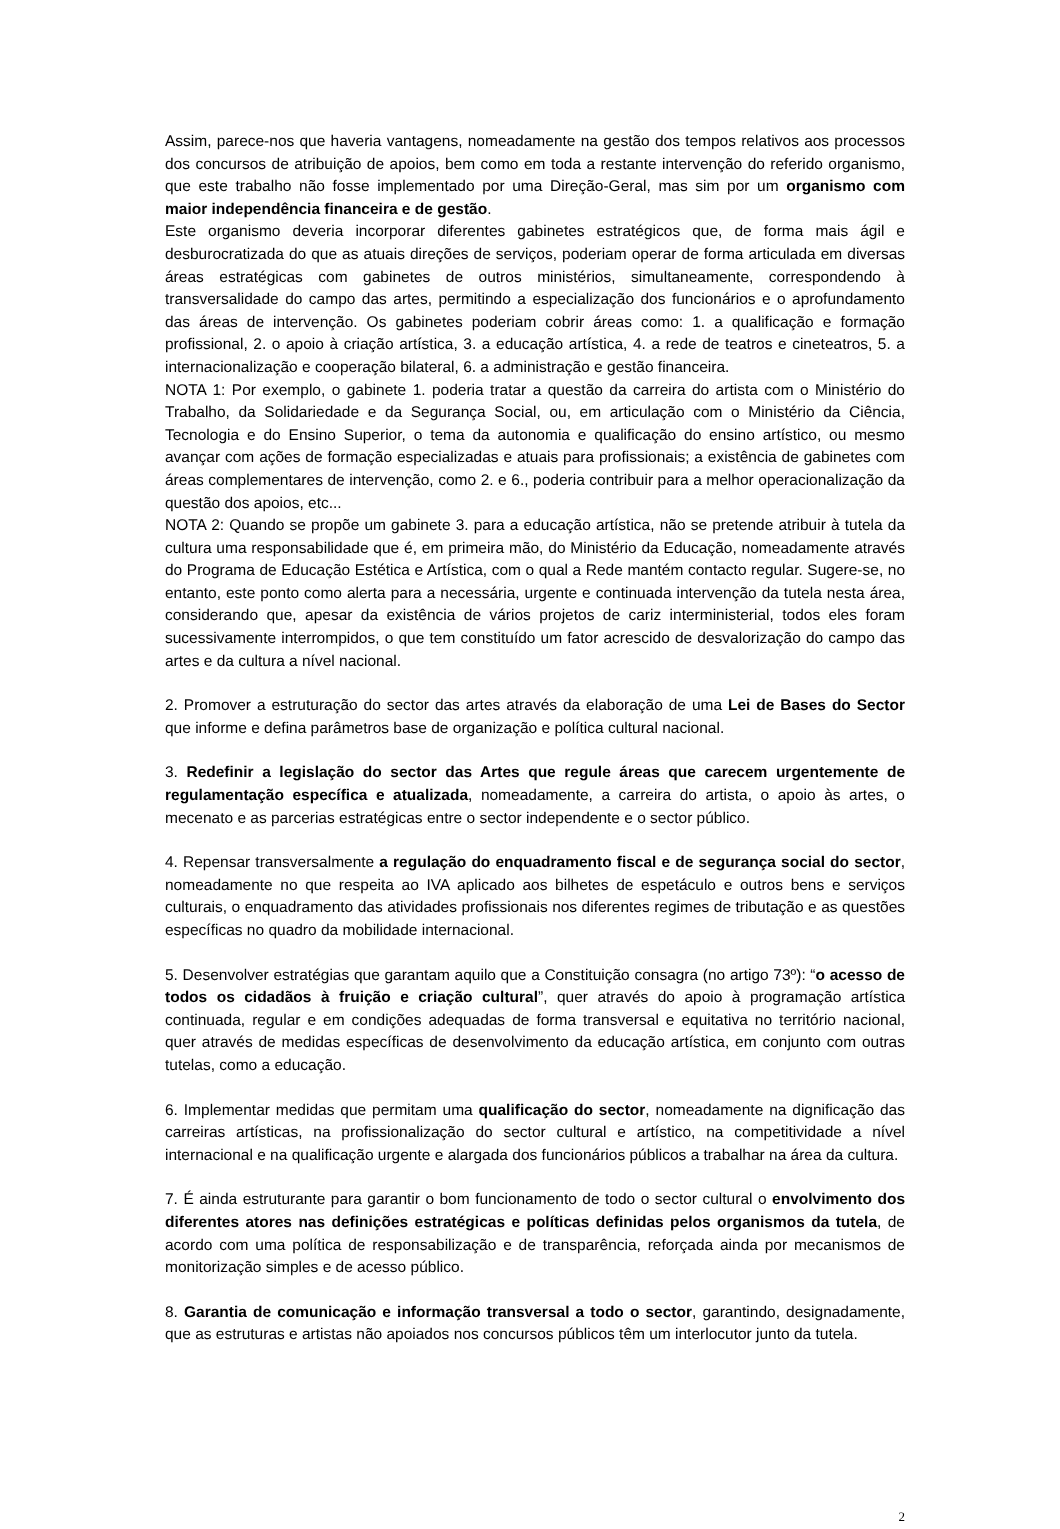Assim, parece-nos que haveria vantagens, nomeadamente na gestão dos tempos relativos aos processos dos concursos de atribuição de apoios, bem como em toda a restante intervenção do referido organismo, que este trabalho não fosse implementado por uma Direção-Geral, mas sim por um organismo com maior independência financeira e de gestão.
Este organismo deveria incorporar diferentes gabinetes estratégicos que, de forma mais ágil e desburocratizada do que as atuais direções de serviços, poderiam operar de forma articulada em diversas áreas estratégicas com gabinetes de outros ministérios, simultaneamente, correspondendo à transversalidade do campo das artes, permitindo a especialização dos funcionários e o aprofundamento das áreas de intervenção. Os gabinetes poderiam cobrir áreas como: 1. a qualificação e formação profissional, 2. o apoio à criação artística, 3. a educação artística, 4. a rede de teatros e cineteatros, 5. a internacionalização e cooperação bilateral, 6. a administração e gestão financeira.
NOTA 1: Por exemplo, o gabinete 1. poderia tratar a questão da carreira do artista com o Ministério do Trabalho, da Solidariedade e da Segurança Social, ou, em articulação com o Ministério da Ciência, Tecnologia e do Ensino Superior, o tema da autonomia e qualificação do ensino artístico, ou mesmo avançar com ações de formação especializadas e atuais para profissionais; a existência de gabinetes com áreas complementares de intervenção, como 2. e 6., poderia contribuir para a melhor operacionalização da questão dos apoios, etc...
NOTA 2: Quando se propõe um gabinete 3. para a educação artística, não se pretende atribuir à tutela da cultura uma responsabilidade que é, em primeira mão, do Ministério da Educação, nomeadamente através do Programa de Educação Estética e Artística, com o qual a Rede mantém contacto regular. Sugere-se, no entanto, este ponto como alerta para a necessária, urgente e continuada intervenção da tutela nesta área, considerando que, apesar da existência de vários projetos de cariz interministerial, todos eles foram sucessivamente interrompidos, o que tem constituído um fator acrescido de desvalorização do campo das artes e da cultura a nível nacional.
2. Promover a estruturação do sector das artes através da elaboração de uma Lei de Bases do Sector que informe e defina parâmetros base de organização e política cultural nacional.
3. Redefinir a legislação do sector das Artes que regule áreas que carecem urgentemente de regulamentação específica e atualizada, nomeadamente, a carreira do artista, o apoio às artes, o mecenato e as parcerias estratégicas entre o sector independente e o sector público.
4. Repensar transversalmente a regulação do enquadramento fiscal e de segurança social do sector, nomeadamente no que respeita ao IVA aplicado aos bilhetes de espetáculo e outros bens e serviços culturais, o enquadramento das atividades profissionais nos diferentes regimes de tributação e as questões específicas no quadro da mobilidade internacional.
5. Desenvolver estratégias que garantam aquilo que a Constituição consagra (no artigo 73º): “o acesso de todos os cidadãos à fruição e criação cultural”, quer através do apoio à programação artística continuada, regular e em condições adequadas de forma transversal e equitativa no território nacional, quer através de medidas específicas de desenvolvimento da educação artística, em conjunto com outras tutelas, como a educação.
6. Implementar medidas que permitam uma qualificação do sector, nomeadamente na dignificação das carreiras artísticas, na profissionalização do sector cultural e artístico, na competitividade a nível internacional e na qualificação urgente e alargada dos funcionários públicos a trabalhar na área da cultura.
7. É ainda estruturante para garantir o bom funcionamento de todo o sector cultural o envolvimento dos diferentes atores nas definições estratégicas e políticas definidas pelos organismos da tutela, de acordo com uma política de responsabilização e de transparência, reforçada ainda por mecanismos de monitorização simples e de acesso público.
8. Garantia de comunicação e informação transversal a todo o sector, garantindo, designadamente, que as estruturas e artistas não apoiados nos concursos públicos têm um interlocutor junto da tutela.
2